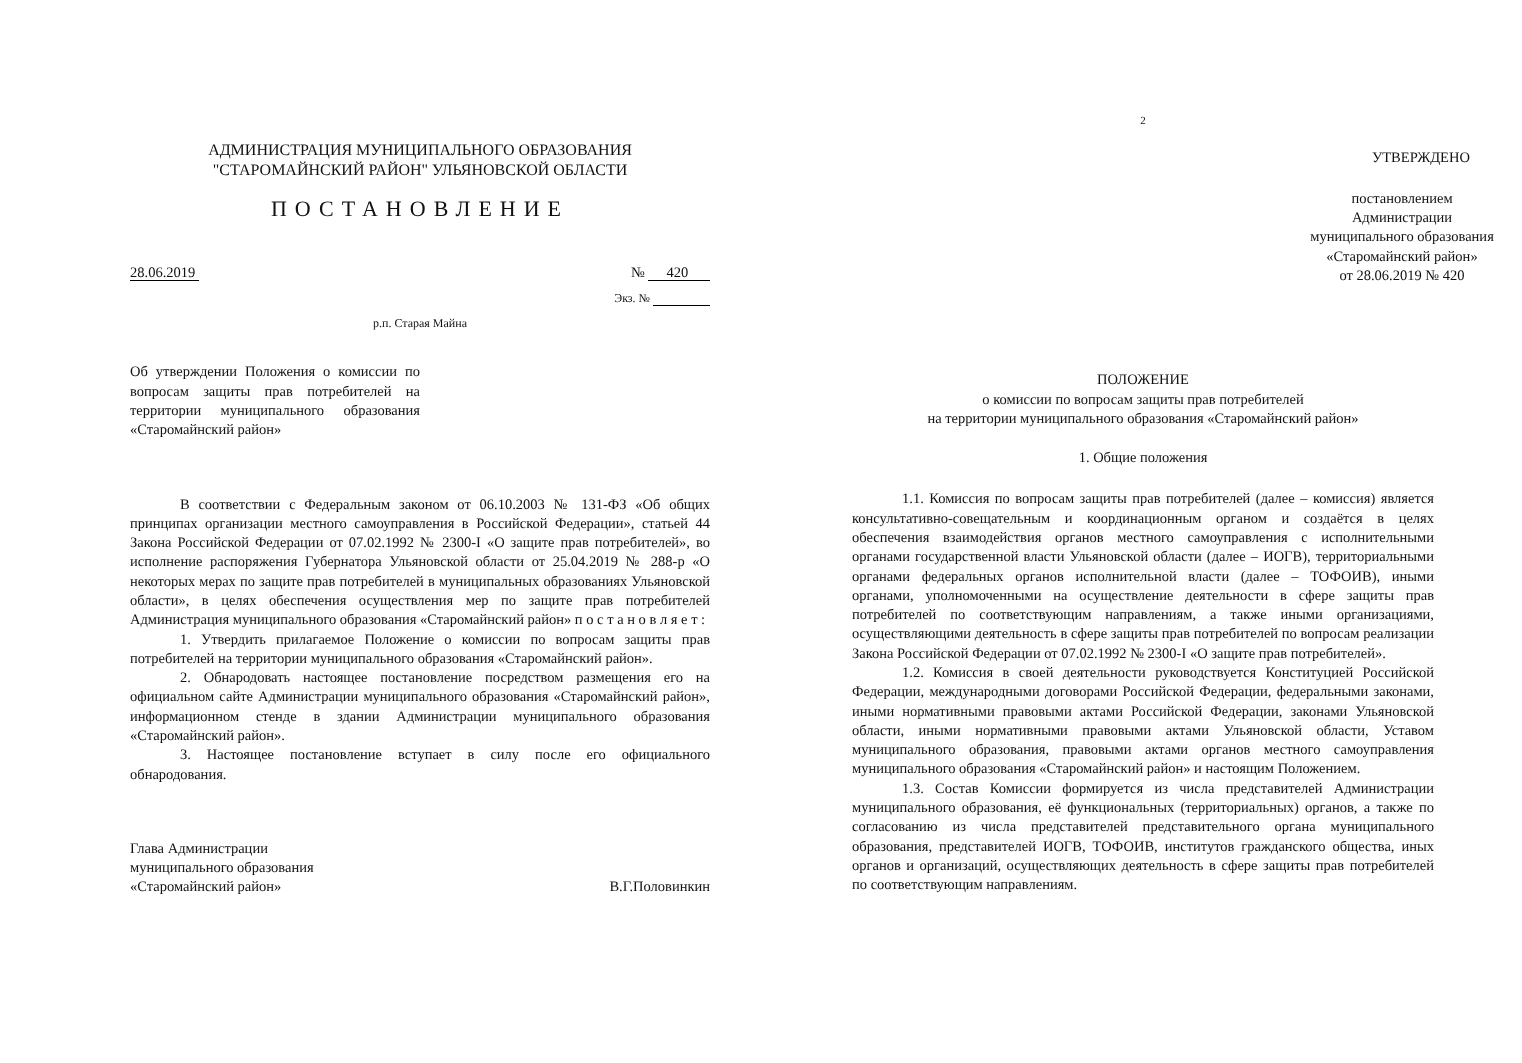АДМИНИСТРАЦИЯ МУНИЦИПАЛЬНОГО ОБРАЗОВАНИЯ
"СТАРОМАЙНСКИЙ РАЙОН" УЛЬЯНОВСКОЙ ОБЛАСТИ
ПОСТАНОВЛЕНИЕ
28.06.2019 № 420
Экз. №
р.п. Старая Майна
Об утверждении Положения о комиссии по вопросам защиты прав потребителей на территории муниципального образования «Старомайнский район»
В соответствии с Федеральным законом от 06.10.2003 № 131-ФЗ «Об общих принципах организации местного самоуправления в Российской Федерации», статьей 44 Закона Российской Федерации от 07.02.1992 № 2300-I «О защите прав потребителей», во исполнение распоряжения Губернатора Ульяновской области от 25.04.2019 № 288-р «О некоторых мерах по защите прав потребителей в муниципальных образованиях Ульяновской области», в целях обеспечения осуществления мер по защите прав потребителей Администрация муниципального образования «Старомайнский район» п о с т а н о в л я е т :
1. Утвердить прилагаемое Положение о комиссии по вопросам защиты прав потребителей на территории муниципального образования «Старомайнский район».
2. Обнародовать настоящее постановление посредством размещения его на официальном сайте Администрации муниципального образования «Старомайнский район», информационном стенде в здании Администрации муниципального образования «Старомайнский район».
3. Настоящее постановление вступает в силу после его официального обнародования.
Глава Администрации
муниципального образования
«Старомайнский район» В.Г.Половинкин
2
УТВЕРЖДЕНО
постановлением
Администрации
муниципального образования
«Старомайнский район»
от 28.06.2019 № 420
ПОЛОЖЕНИЕ
о комиссии по вопросам защиты прав потребителей
на территории муниципального образования «Старомайнский район»
1. Общие положения
1.1. Комиссия по вопросам защиты прав потребителей (далее – комиссия) является консультативно-совещательным и координационным органом и создаётся в целях обеспечения взаимодействия органов местного самоуправления с исполнительными органами государственной власти Ульяновской области (далее – ИОГВ), территориальными органами федеральных органов исполнительной власти (далее – ТОФОИВ), иными органами, уполномоченными на осуществление деятельности в сфере защиты прав потребителей по соответствующим направлениям, а также иными организациями, осуществляющими деятельность в сфере защиты прав потребителей по вопросам реализации Закона Российской Федерации от 07.02.1992 № 2300-I «О защите прав потребителей».
1.2. Комиссия в своей деятельности руководствуется Конституцией Российской Федерации, международными договорами Российской Федерации, федеральными законами, иными нормативными правовыми актами Российской Федерации, законами Ульяновской области, иными нормативными правовыми актами Ульяновской области, Уставом муниципального образования, правовыми актами органов местного самоуправления муниципального образования «Старомайнский район» и настоящим Положением.
1.3. Состав Комиссии формируется из числа представителей Администрации муниципального образования, её функциональных (территориальных) органов, а также по согласованию из числа представителей представительного органа муниципального образования, представителей ИОГВ, ТОФОИВ, институтов гражданского общества, иных органов и организаций, осуществляющих деятельность в сфере защиты прав потребителей по соответствующим направлениям.